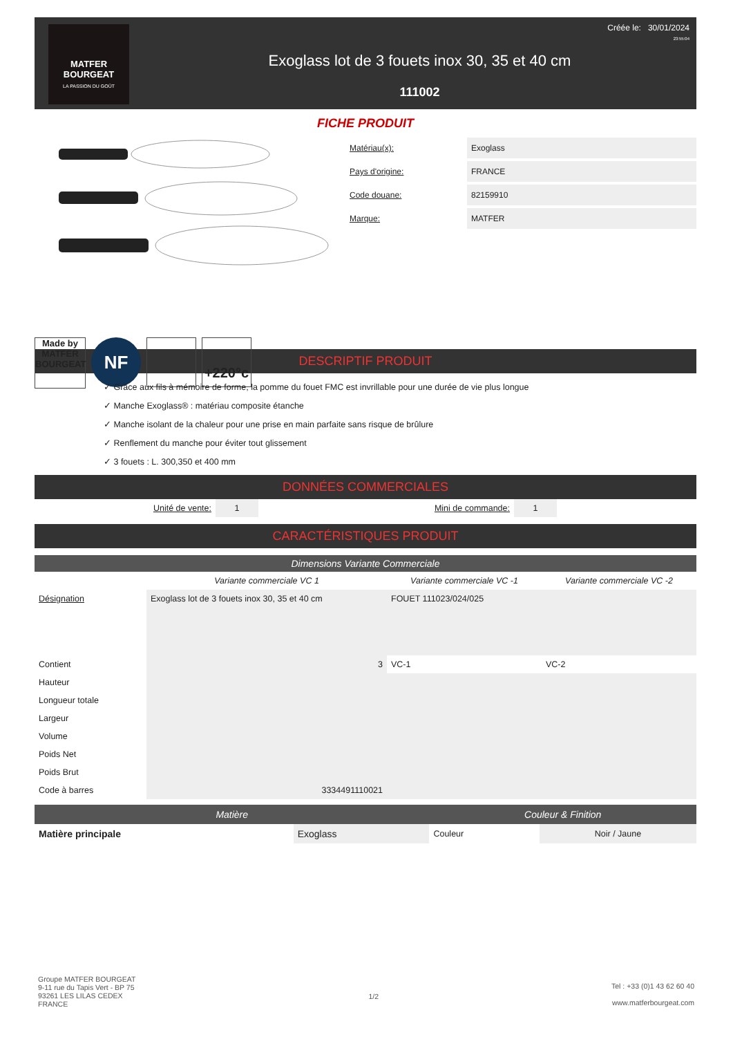MATFER
BOURGEAT
LA PASSION DU GOÛT
Exoglass lot de 3 fouets inox 30, 35 et 40 cm
111002
Créée le: 30/01/2024
23:55:04
FICHE PRODUIT
Made by MATFER BOURGEAT
NF
+220°c
| Matériau(x): | Exoglass |
| Pays d'origine: | FRANCE |
| Code douane: | 82159910 |
| Marque: | MATFER |
DESCRIPTIF PRODUIT
✓ Grâce aux fils à mémoire de forme, la pomme du fouet FMC est invrillable pour une durée de vie plus longue
✓ Manche Exoglass® : matériau composite étanche
✓ Manche isolant de la chaleur pour une prise en main parfaite sans risque de brûlure
✓ Renflement du manche pour éviter tout glissement
✓ 3 fouets : L. 300,350 et 400 mm
DONNÉES COMMERCIALES
| Unité de vente: | 1 | Mini de commande: | 1 | |
CARACTÉRISTIQUES PRODUIT
Dimensions Variante Commerciale
| | Variante commerciale VC 1 | Variante commerciale VC -1 | Variante commerciale VC -2 |
| --- | --- | --- | --- |
| Désignation | Exoglass lot de 3 fouets inox 30, 35 et 40 cm | FOUET 111023/024/025 | |
| Contient | 3 | VC-1 | VC-2 |
| Hauteur | | | |
| Longueur totale | | | |
| Largeur | | | |
| Volume | | | |
| Poids Net | | | |
| Poids Brut | | | |
| Code à barres | 3334491110021 | | |
| Matière | | Couleur & Finition | |
| Matière principale | Exoglass | Couleur | Noir / Jaune |
Groupe MATFER BOURGEAT
9-11 rue du Tapis Vert - BP 75
93261 LES LILAS CEDEX
FRANCE
1/2
Tel : +33 (0)1 43 62 60 40
www.matferbourgeat.com